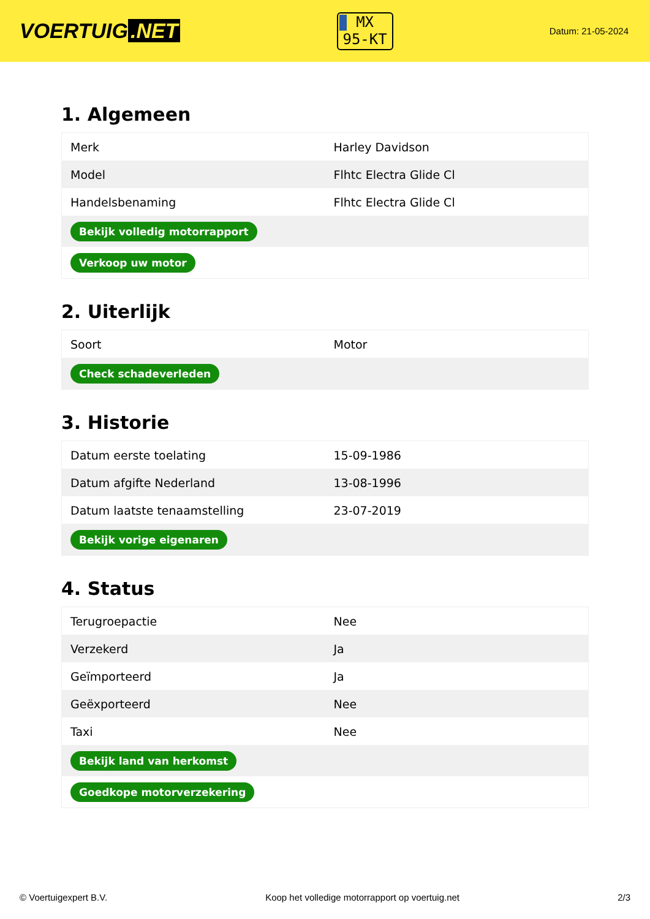VOERTUIG.NET
MX
95-KT
Datum: 21-05-2024
1. Algemeen
| Merk | Harley Davidson |
| Model | Flhtc Electra Glide Cl |
| Handelsbenaming | Flhtc Electra Glide Cl |
| Bekijk volledig motorrapport | |
| Verkoop uw motor | |
2. Uiterlijk
| Soort | Motor |
| Check schadeverleden | |
3. Historie
| Datum eerste toelating | 15-09-1986 |
| Datum afgifte Nederland | 13-08-1996 |
| Datum laatste tenaamstelling | 23-07-2019 |
| Bekijk vorige eigenaren | |
4. Status
| Terugroepactie | Nee |
| Verzekerd | Ja |
| Geïmporteerd | Ja |
| Geëxporteerd | Nee |
| Taxi | Nee |
| Bekijk land van herkomst | |
| Goedkope motorverzekering | |
© Voertuigexpert B.V. Koop het volledige motorrapport op voertuig.net 2/3